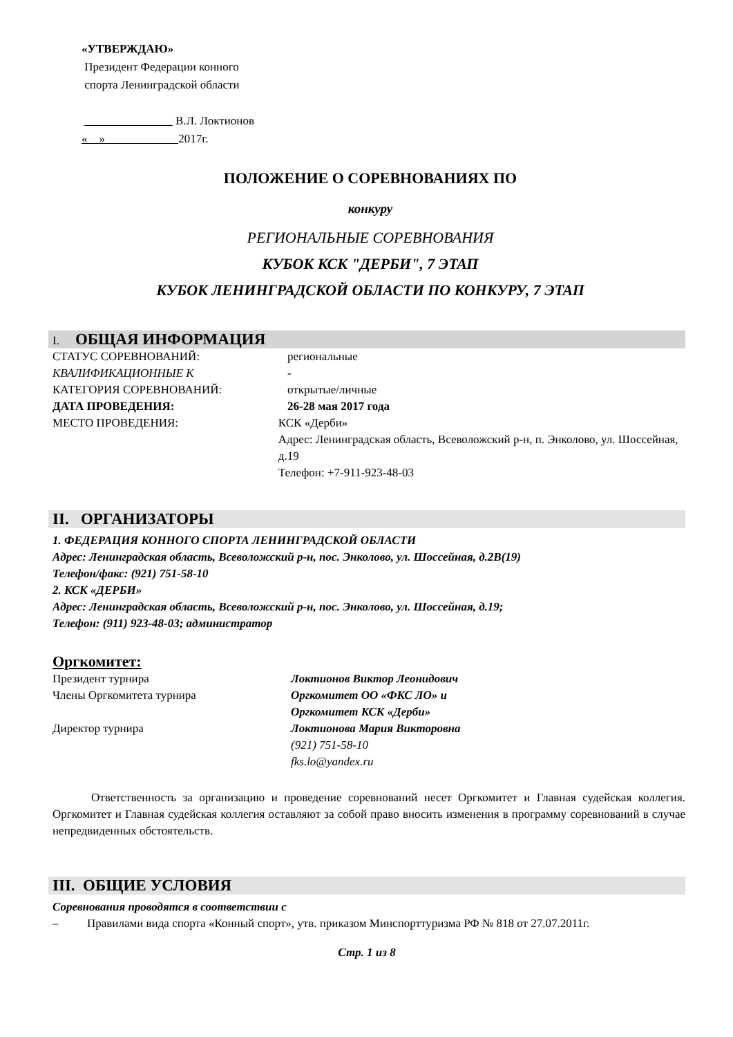«УТВЕРЖДАЮ»
Президент Федерации конного
спорта Ленинградской области
В.Л. Локтионов
« » 2017г.
ПОЛОЖЕНИЕ О СОРЕВНОВАНИЯХ ПО
конкуру
РЕГИОНАЛЬНЫЕ СОРЕВНОВАНИЯ
КУБОК КСК "ДЕРБИ", 7 ЭТАП
КУБОК ЛЕНИНГРАДСКОЙ ОБЛАСТИ ПО КОНКУРУ, 7 ЭТАП
I. ОБЩАЯ ИНФОРМАЦИЯ
СТАТУС СОРЕВНОВАНИЙ: региональные
КВАЛИФИКАЦИОННЫЕ К -
КАТЕГОРИЯ СОРЕВНОВАНИЙ: открытые/личные
ДАТА ПРОВЕДЕНИЯ: 26-28 мая 2017 года
МЕСТО ПРОВЕДЕНИЯ: КСК «Дерби»
Адрес: Ленинградская область, Всеволожский р-н, п. Энколово, ул. Шоссейная, д.19
Телефон: +7-911-923-48-03
II. ОРГАНИЗАТОРЫ
1. ФЕДЕРАЦИЯ КОННОГО СПОРТА ЛЕНИНГРАДСКОЙ ОБЛАСТИ
Адрес: Ленинградская область, Всеволожский р-н, пос. Энколово, ул. Шоссейная, д.2В(19)
Телефон/факс: (921) 751-58-10
2. КСК «ДЕРБИ»
Адрес: Ленинградская область, Всеволожский р-н, пос. Энколово, ул. Шоссейная, д.19;
Телефон: (911) 923-48-03; администратор
Оргкомитет:
Президент турнира Локтионов Виктор Леонидович
Члены Оргкомитета турнира Оргкомитет ОО «ФКС ЛО» и
Оргкомитет КСК «Дерби»
Директор турнира Локтионова Мария Викторовна
(921) 751-58-10
fks.lo@yandex.ru
Ответственность за организацию и проведение соревнований несет Оргкомитет и Главная судейская коллегия. Оргкомитет и Главная судейская коллегия оставляют за собой право вносить изменения в программу соревнований в случае непредвиденных обстоятельств.
III. ОБЩИЕ УСЛОВИЯ
Соревнования проводятся в соответствии с
– Правилами вида спорта «Конный спорт», утв. приказом Минспорттуризма РФ № 818 от 27.07.2011г.
Стр. 1 из 8